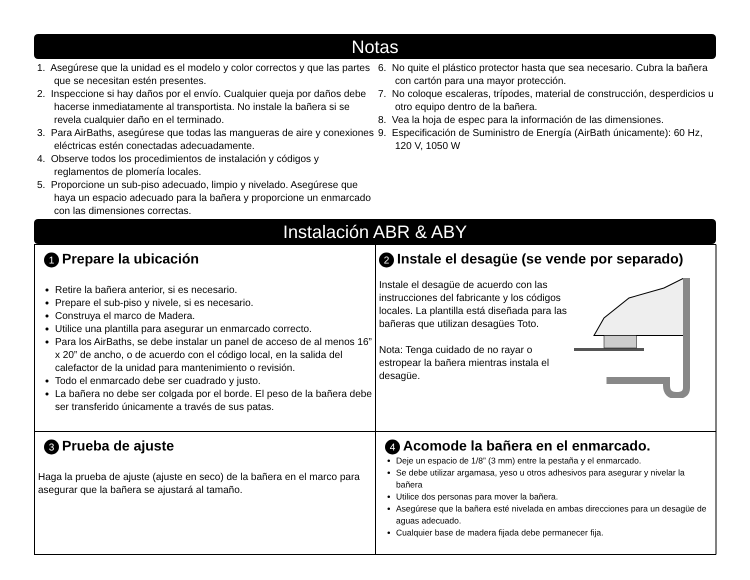Notas
1. Asegúrese que la unidad es el modelo y color correctos y que las partes que se necesitan estén presentes.
2. Inspeccione si hay daños por el envío. Cualquier queja por daños debe hacerse inmediatamente al transportista. No instale la bañera si se revela cualquier daño en el terminado.
3. Para AirBaths, asegúrese que todas las mangueras de aire y conexiones eléctricas estén conectadas adecuadamente.
4. Observe todos los procedimientos de instalación y códigos y reglamentos de plomería locales.
5. Proporcione un sub-piso adecuado, limpio y nivelado. Asegúrese que haya un espacio adecuado para la bañera y proporcione un enmarcado con las dimensiones correctas.
6. No quite el plástico protector hasta que sea necesario. Cubra la bañera con cartón para una mayor protección.
7. No coloque escaleras, trípodes, material de construcción, desperdicios u otro equipo dentro de la bañera.
8. Vea la hoja de espec para la información de las dimensiones.
9. Especificación de Suministro de Energía (AirBath únicamente): 60 Hz, 120 V, 1050 W
Instalación ABR & ABY
1 Prepare la ubicación
Retire la bañera anterior, si es necesario.
Prepare el sub-piso y nivele, si es necesario.
Construya el marco de Madera.
Utilice una plantilla para asegurar un enmarcado correcto.
Para los AirBaths, se debe instalar un panel de acceso de al menos 16” x 20” de ancho, o de acuerdo con el código local, en la salida del calefactor de la unidad para mantenimiento o revisión.
Todo el enmarcado debe ser cuadrado y justo.
La bañera no debe ser colgada por el borde. El peso de la bañera debe ser transferido únicamente a través de sus patas.
2 Instale el desagüe (se vende por separado)
Instale el desagüe de acuerdo con las instrucciones del fabricante y los códigos locales. La plantilla está diseñada para las bañeras que utilizan desagües Toto.
Nota: Tenga cuidado de no rayar o estropear la bañera mientras instala el desagüe.
3 Prueba de ajuste
Haga la prueba de ajuste (ajuste en seco) de la bañera en el marco para asegurar que la bañera se ajustará al tamaño.
4 Acomode la bañera en el enmarcado.
Deje un espacio de 1/8” (3 mm) entre la pestaña y el enmarcado.
Se debe utilizar argamasa, yeso u otros adhesivos para asegurar y nivelar la bañera
Utilice dos personas para mover la bañera.
Asegúrese que la bañera esté nivelada en ambas direcciones para un desagüe de aguas adecuado.
Cualquier base de madera fijada debe permanecer fija.